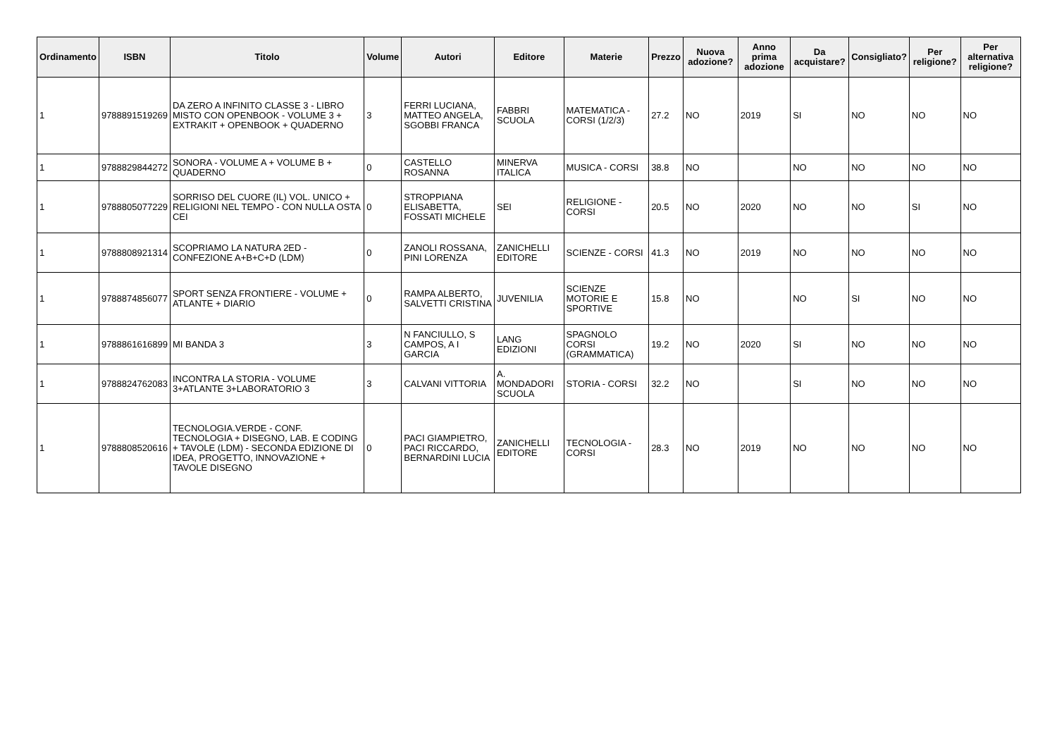| Ordinamento | ISBN | Titolo | Volume | Autori | Editore | Materie | Prezzo | Nuova adozione? | Anno prima adozione | Da acquistare? | Consigliato? | Per religione? | Per alternativa religione? |
| --- | --- | --- | --- | --- | --- | --- | --- | --- | --- | --- | --- | --- | --- |
| 1 | 9788891519269 | DA ZERO A INFINITO CLASSE 3 - LIBRO MISTO CON OPENBOOK - VOLUME 3 + EXTRAKIT + OPENBOOK + QUADERNO | 3 | FERRI LUCIANA, MATTEO ANGELA, SGOBBI FRANCA | FABBRI SCUOLA | MATEMATICA - CORSI (1/2/3) | 27.2 | NO | 2019 | SI | NO | NO | NO |
| 1 | 9788829844272 | SONORA - VOLUME A + VOLUME B + QUADERNO | 0 | CASTELLO ROSANNA | MINERVA ITALICA | MUSICA - CORSI | 38.8 | NO | | NO | NO | NO | NO |
| 1 | 9788805077229 | SORRISO DEL CUORE (IL) VOL. UNICO + RELIGIONI NEL TEMPO - CON NULLA OSTA CEI | 0 | STROPPIANA ELISABETTA, FOSSATI MICHELE | SEI | RELIGIONE - CORSI | 20.5 | NO | 2020 | NO | NO | SI | NO |
| 1 | 9788808921314 | SCOPRIAMO LA NATURA 2ED - CONFEZIONE A+B+C+D (LDM) | 0 | ZANOLI ROSSANA, PINI LORENZA | ZANICHELLI EDITORE | SCIENZE - CORSI | 41.3 | NO | 2019 | NO | NO | NO | NO |
| 1 | 9788874856077 | SPORT SENZA FRONTIERE - VOLUME + ATLANTE + DIARIO | 0 | RAMPA ALBERTO, SALVETTI CRISTINA | JUVENILIA | SCIENZE MOTORIE E SPORTIVE | 15.8 | NO | | NO | SI | NO | NO |
| 1 | 9788861616899 | MI BANDA 3 | 3 | N FANCIULLO, S CAMPOS, A I GARCIA | LANG EDIZIONI | SPAGNOLO CORSI (GRAMMATICA) | 19.2 | NO | 2020 | SI | NO | NO | NO |
| 1 | 9788824762083 | INCONTRA LA STORIA - VOLUME 3+ATLANTE 3+LABORATORIO 3 | 3 | CALVANI VITTORIA | A. MONDADORI SCUOLA | STORIA - CORSI | 32.2 | NO | | SI | NO | NO | NO |
| 1 | 9788808520616 | TECNOLOGIA.VERDE - CONF. TECNOLOGIA + DISEGNO, LAB. E CODING + TAVOLE (LDM) - SECONDA EDIZIONE DI IDEA, PROGETTO, INNOVAZIONE + TAVOLE DISEGNO | 0 | PACI GIAMPIETRO, PACI RICCARDO, BERNARDINI LUCIA | ZANICHELLI EDITORE | TECNOLOGIA - CORSI | 28.3 | NO | 2019 | NO | NO | NO | NO |